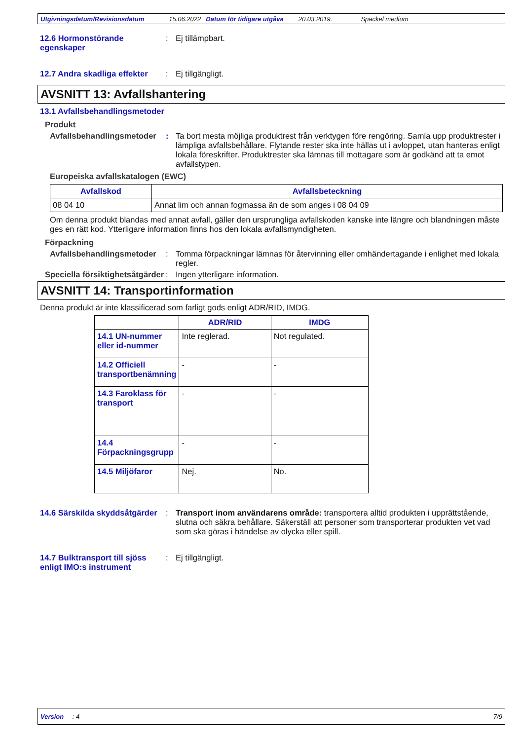Utgivningsdatum/Revisionsdatum 15.06.2022 Datum för tidigare utgåva 20.03.2019. Spackel medium
12.6 Hormonstörande egenskaper
: Ej tillämpbart.
12.7 Andra skadliga effekter
: Ej tillgängligt.
AVSNITT 13: Avfallshantering
13.1 Avfallsbehandlingsmetoder
Produkt
Avfallsbehandlingsmetoder
: Ta bort mesta möjliga produktrest från verktygen före rengöring. Samla upp produktrester i lämpliga avfallsbehållare. Flytande rester ska inte hällas ut i avloppet, utan hanteras enligt lokala föreskrifter. Produktrester ska lämnas till mottagare som är godkänd att ta emot avfallstypen.
Europeiska avfallskatalogen (EWC)
| Avfallskod | Avfallsbeteckning |
| --- | --- |
| 08 04 10 | Annat lim och annan fogmassa än de som anges i 08 04 09 |
Om denna produkt blandas med annat avfall, gäller den ursprungliga avfallskoden kanske inte längre och blandningen måste ges en rätt kod. Ytterligare information finns hos den lokala avfallsmyndigheten.
Förpackning
Avfallsbehandlingsmetoder
: Tomma förpackningar lämnas för återvinning eller omhändertagande i enlighet med lokala regler.
Speciella försiktighetsåtgärder
: Ingen ytterligare information.
AVSNITT 14: Transportinformation
Denna produkt är inte klassificerad som farligt gods enligt ADR/RID, IMDG.
| | ADR/RID | IMDG |
| --- | --- | --- |
| 14.1 UN-nummer eller id-nummer | Inte reglerad. | Not regulated. |
| 14.2 Officiell transportbenämning | - | - |
| 14.3 Faroklass för transport | - | - |
| 14.4 Förpackningsgrupp | - | - |
| 14.5 Miljöfaror | Nej. | No. |
14.6 Särskilda skyddsåtgärder
: Transport inom användarens område: transportera alltid produkten i upprättstående, slutna och säkra behållare. Säkerställ att personer som transporterar produkten vet vad som ska göras i händelse av olycka eller spill.
14.7 Bulktransport till sjöss enligt IMO:s instrument
: Ej tillgängligt.
Version : 4 7/9